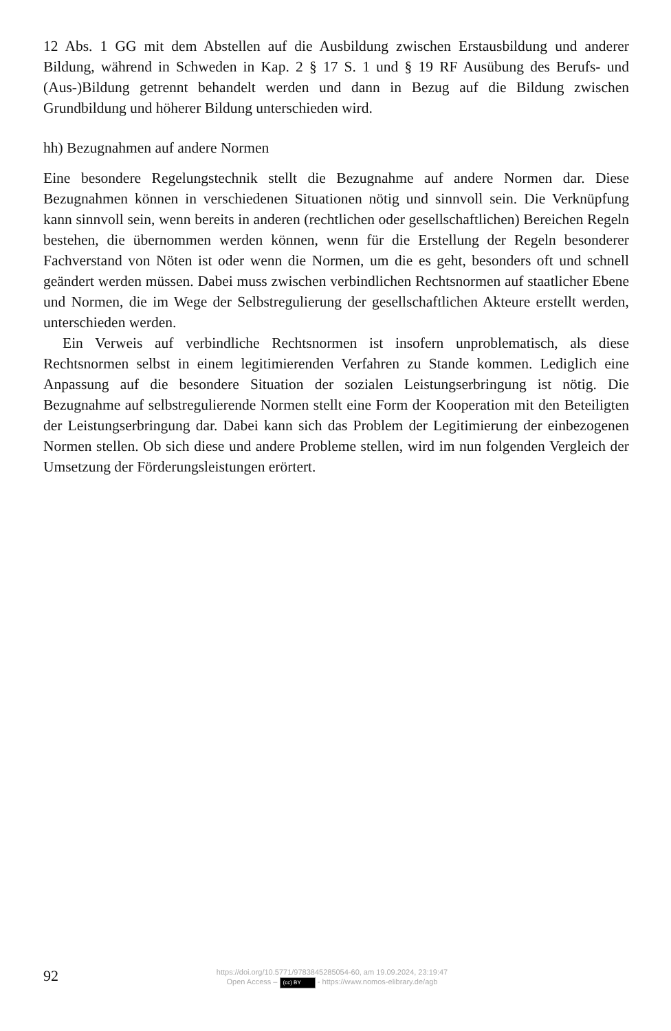12 Abs. 1 GG mit dem Abstellen auf die Ausbildung zwischen Erstausbildung und anderer Bildung, während in Schweden in Kap. 2 § 17 S. 1 und § 19 RF Ausübung des Berufs- und (Aus-)Bildung getrennt behandelt werden und dann in Bezug auf die Bildung zwischen Grundbildung und höherer Bildung unterschieden wird.
hh) Bezugnahmen auf andere Normen
Eine besondere Regelungstechnik stellt die Bezugnahme auf andere Normen dar. Diese Bezugnahmen können in verschiedenen Situationen nötig und sinnvoll sein. Die Verknüpfung kann sinnvoll sein, wenn bereits in anderen (rechtlichen oder gesellschaftlichen) Bereichen Regeln bestehen, die übernommen werden können, wenn für die Erstellung der Regeln besonderer Fachverstand von Nöten ist oder wenn die Normen, um die es geht, besonders oft und schnell geändert werden müssen. Dabei muss zwischen verbindlichen Rechtsnormen auf staatlicher Ebene und Normen, die im Wege der Selbstregulierung der gesellschaftlichen Akteure erstellt werden, unterschieden werden.
Ein Verweis auf verbindliche Rechtsnormen ist insofern unproblematisch, als diese Rechtsnormen selbst in einem legitimierenden Verfahren zu Stande kommen. Lediglich eine Anpassung auf die besondere Situation der sozialen Leistungserbringung ist nötig. Die Bezugnahme auf selbstregulierende Normen stellt eine Form der Kooperation mit den Beteiligten der Leistungserbringung dar. Dabei kann sich das Problem der Legitimierung der einbezogenen Normen stellen. Ob sich diese und andere Probleme stellen, wird im nun folgenden Vergleich der Umsetzung der Förderungsleistungen erörtert.
92
https://doi.org/10.5771/9783845285054-60, am 19.09.2024, 23:19:47
Open Access – (cc) BY - https://www.nomos-elibrary.de/agb